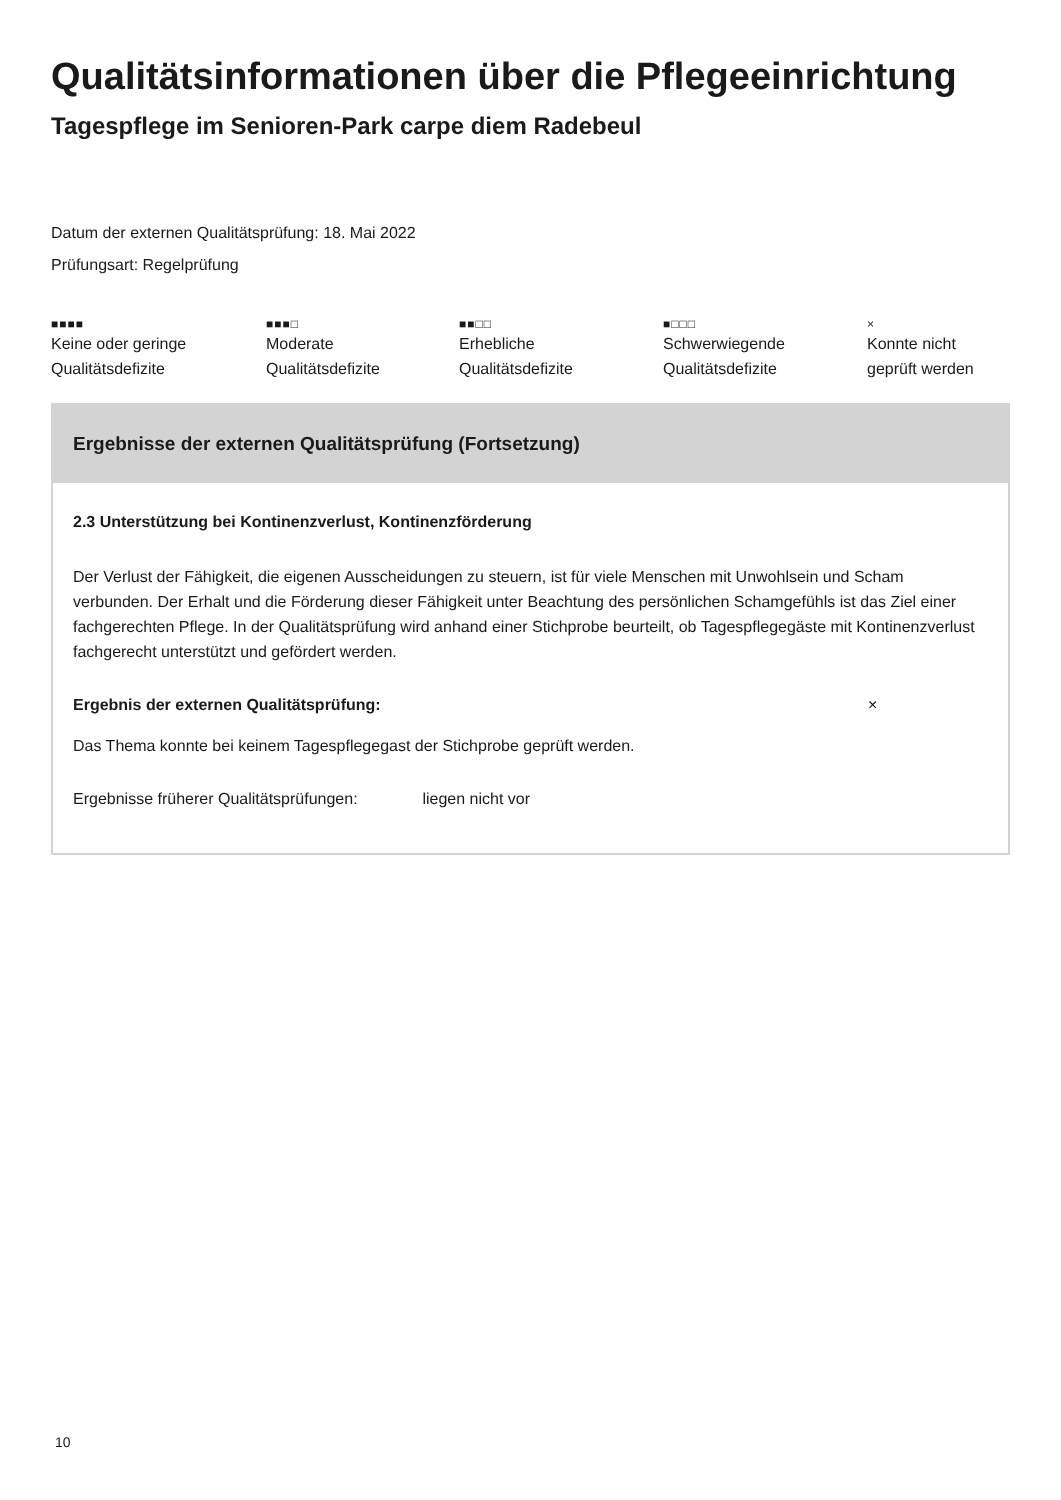Qualitätsinformationen über die Pflegeeinrichtung
Tagespflege im Senioren-Park carpe diem Radebeul
Datum der externen Qualitätsprüfung: 18. Mai 2022
Prüfungsart: Regelprüfung
■■■■
Keine oder geringe
Qualitätsdefizite
■■■□
Moderate
Qualitätsdefizite
■■□□
Erhebliche
Qualitätsdefizite
■□□□
Schwerwiegende
Qualitätsdefizite
×
Konnte nicht
geprüft werden
Ergebnisse der externen Qualitätsprüfung (Fortsetzung)
2.3 Unterstützung bei Kontinenzverlust, Kontinenzförderung
Der Verlust der Fähigkeit, die eigenen Ausscheidungen zu steuern, ist für viele Menschen mit Unwohlsein und Scham verbunden. Der Erhalt und die Förderung dieser Fähigkeit unter Beachtung des persönlichen Schamgefühls ist das Ziel einer fachgerechten Pflege. In der Qualitätsprüfung wird anhand einer Stichprobe beurteilt, ob Tagespflegegäste mit Kontinenzverlust fachgerecht unterstützt und gefördert werden.
Ergebnis der externen Qualitätsprüfung: ×
Das Thema konnte bei keinem Tagespflegegast der Stichprobe geprüft werden.
Ergebnisse früherer Qualitätsprüfungen: liegen nicht vor
10